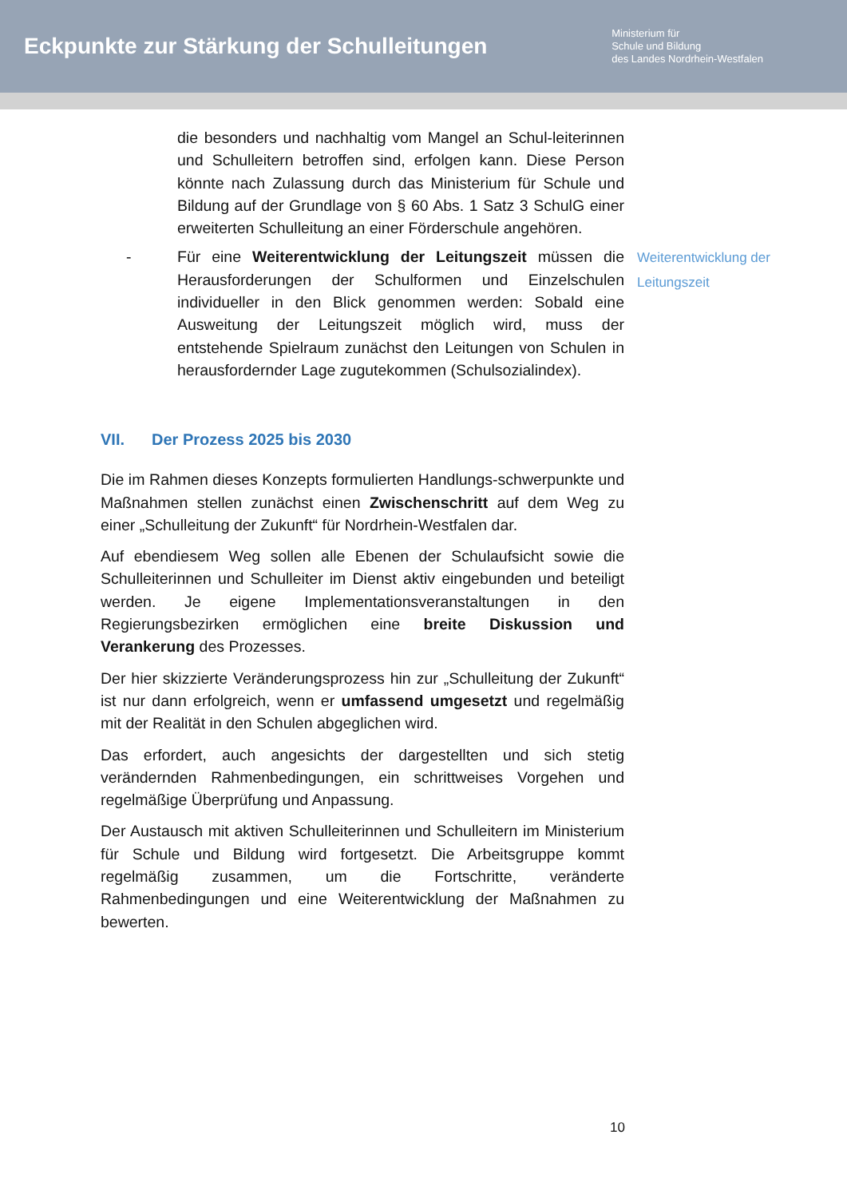Eckpunkte zur Stärkung der Schulleitungen
Ministerium für
Schule und Bildung
des Landes Nordrhein-Westfalen
die besonders und nachhaltig vom Mangel an Schul-leiterinnen und Schulleitern betroffen sind, erfolgen kann. Diese Person könnte nach Zulassung durch das Ministerium für Schule und Bildung auf der Grundlage von § 60 Abs. 1 Satz 3 SchulG einer erweiterten Schulleitung an einer Förderschule angehören.
- Für eine Weiterentwicklung der Leitungszeit müssen die Herausforderungen der Schulformen und Einzelschulen individueller in den Blick genommen werden: Sobald eine Ausweitung der Leitungszeit möglich wird, muss der entstehende Spielraum zunächst den Leitungen von Schulen in herausfordernder Lage zugutekommen (Schulsozialindex).
Weiterentwicklung der Leitungszeit
VII. Der Prozess 2025 bis 2030
Die im Rahmen dieses Konzepts formulierten Handlungs-schwerpunkte und Maßnahmen stellen zunächst einen Zwischenschritt auf dem Weg zu einer „Schulleitung der Zukunft“ für Nordrhein-Westfalen dar.
Auf ebendiesem Weg sollen alle Ebenen der Schulaufsicht sowie die Schulleiterinnen und Schulleiter im Dienst aktiv eingebunden und beteiligt werden. Je eigene Implementationsveranstaltungen in den Regierungsbezirken ermöglichen eine breite Diskussion und Verankerung des Prozesses.
Der hier skizzierte Veränderungsprozess hin zur „Schulleitung der Zukunft“ ist nur dann erfolgreich, wenn er umfassend umgesetzt und regelmäßig mit der Realität in den Schulen abgeglichen wird.
Das erfordert, auch angesichts der dargestellten und sich stetig verändernden Rahmenbedingungen, ein schrittweises Vorgehen und regelmäßige Überprüfung und Anpassung.
Der Austausch mit aktiven Schulleiterinnen und Schulleitern im Ministerium für Schule und Bildung wird fortgesetzt. Die Arbeitsgruppe kommt regelmäßig zusammen, um die Fortschritte, veränderte Rahmenbedingungen und eine Weiterentwicklung der Maßnahmen zu bewerten.
10